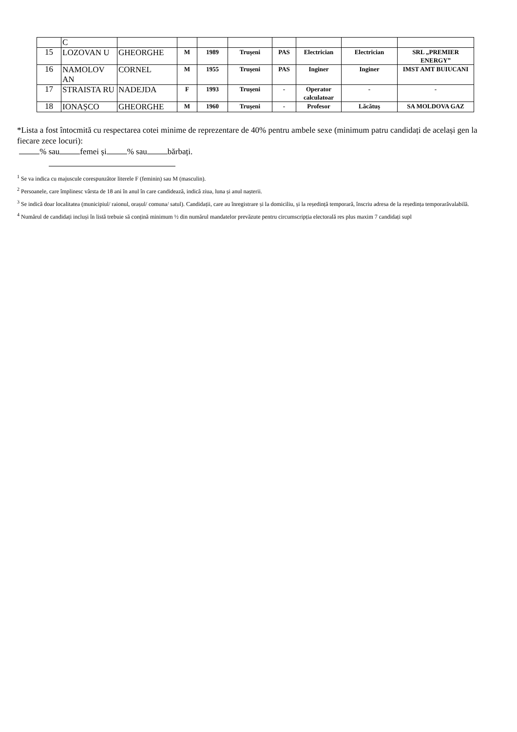| | C | | | | | | | | |
| 15 | LOZOVAN U | GHEORGHE | M | 1989 | Trușeni | PAS | Electrician | Electrician | SRL „PREMIER ENERGY” |
| 16 | NAMOLOV AN | CORNEL | M | 1955 | Trușeni | PAS | Inginer | Inginer | IMST AMT BUIUCANI |
| 17 | STRAISTA RU | NADEJDA | F | 1993 | Trușeni | - | Operator calculatoar | - | - |
| 18 | IONAȘCO | GHEORGHE | M | 1960 | Trușeni | - | Profesor | Lăcătuș | SA MOLDOVA GAZ |
*Lista a fost întocmită cu respectarea cotei minime de reprezentare de 40% pentru ambele sexe (minimum patru candidați de același gen la fiecare zece locuri):
% sau femei și % sau bărbați.
<sup>1</sup> Se va indica cu majuscule corespunzător literele F (feminin) sau M (masculin).
<sup>2</sup> Persoanele, care împlinesc vârsta de 18 ani în anul în care candidează, indică ziua, luna și anul nașterii.
<sup>3</sup> Se indică doar localitatea (municipiul/ raionul, orașul/ comuna/ satul). Candidații, care au înregistrare și la domiciliu, și la reședință temporară, înscriu adresa de la reședința temporarăvalabilă.
<sup>4</sup> Numărul de candidați incluși în listă trebuie să conțină minimum ½ din numărul mandatelor prevăzute pentru circumscripția electorală res plus maxim 7 candidați supl